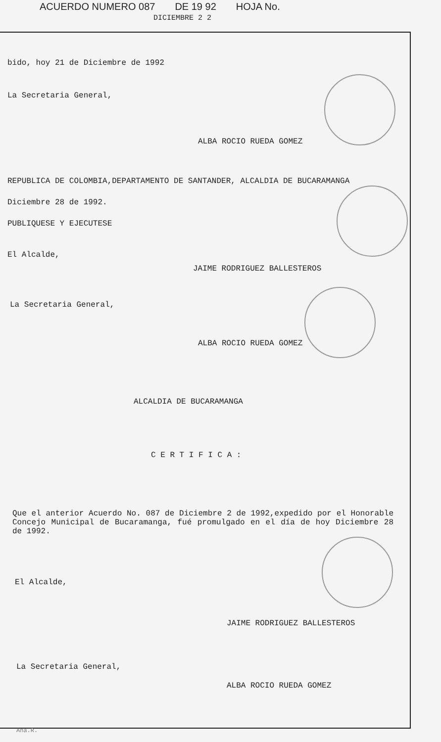ACUERDO NUMERO 087 DE 19 92 HOJA No.
DICIEMBRE 2 2
bido, hoy 21 de Diciembre de 1992
La Secretaria General,
ALBA ROCIO RUEDA GOMEZ
REPUBLICA DE COLOMBIA,DEPARTAMENTO DE SANTANDER, ALCALDIA DE BUCARAMANGA
Diciembre 28 de 1992.
PUBLIQUESE Y EJECUTESE
El Alcalde,
JAIME RODRIGUEZ BALLESTEROS
La Secretaria General,
ALBA ROCIO RUEDA GOMEZ
ALCALDIA DE BUCARAMANGA
C E R T I F I C A :
Que el anterior Acuerdo No. 087 de Diciembre 2 de 1992,expedido por el Honorable Concejo Municipal de Bucaramanga, fué promulgado en el día de hoy Diciembre 28 de 1992.
El Alcalde,
JAIME RODRIGUEZ BALLESTEROS
La Secretaria General,
ALBA ROCIO RUEDA GOMEZ
Ana.R.